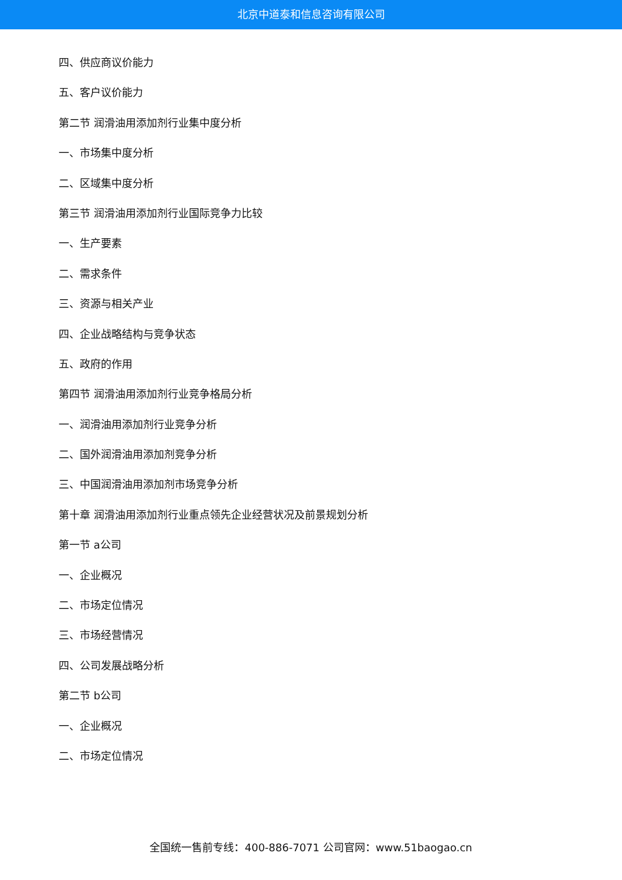北京中道泰和信息咨询有限公司
四、供应商议价能力
五、客户议价能力
第二节 润滑油用添加剂行业集中度分析
一、市场集中度分析
二、区域集中度分析
第三节 润滑油用添加剂行业国际竞争力比较
一、生产要素
二、需求条件
三、资源与相关产业
四、企业战略结构与竞争状态
五、政府的作用
第四节 润滑油用添加剂行业竞争格局分析
一、润滑油用添加剂行业竞争分析
二、国外润滑油用添加剂竞争分析
三、中国润滑油用添加剂市场竞争分析
第十章 润滑油用添加剂行业重点领先企业经营状况及前景规划分析
第一节 a公司
一、企业概况
二、市场定位情况
三、市场经营情况
四、公司发展战略分析
第二节 b公司
一、企业概况
二、市场定位情况
全国统一售前专线：400-886-7071 公司官网：www.51baogao.cn